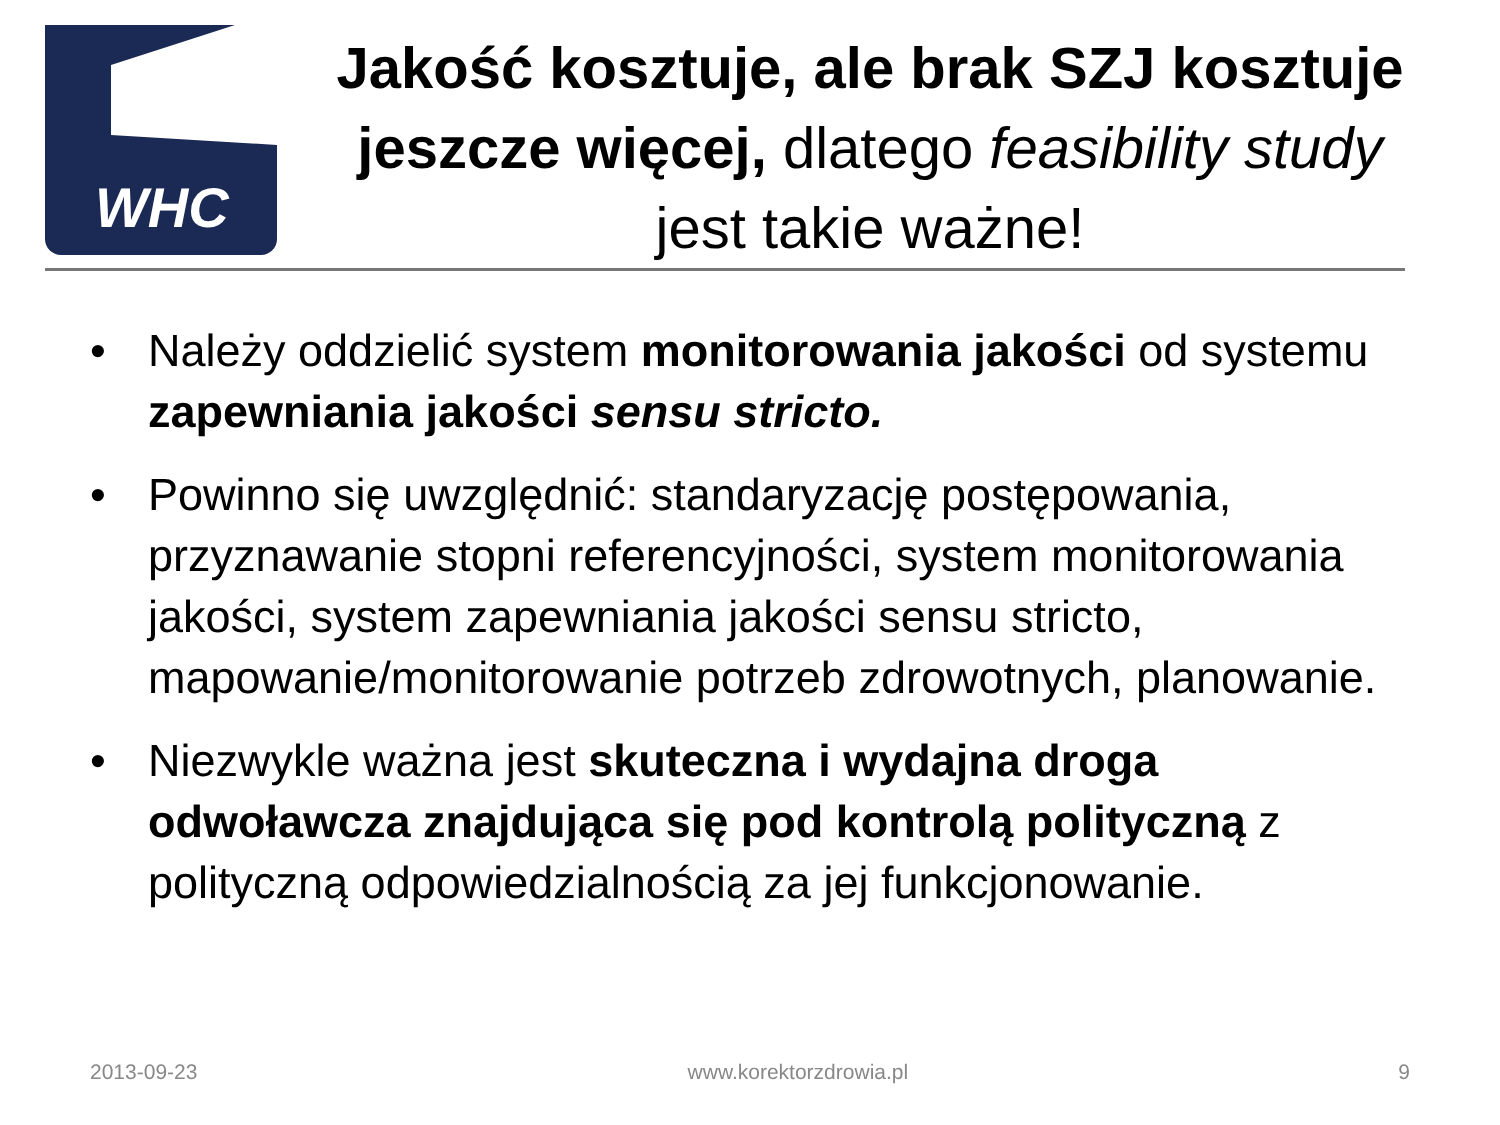WHC
Jakość kosztuje, ale brak SZJ kosztuje jeszcze więcej, dlatego feasibility study jest takie ważne!
• Należy oddzielić system monitorowania jakości od systemu zapewniania jakości sensu stricto.
• Powinno się uwzględnić: standaryzację postępowania, przyznawanie stopni referencyjności, system monitorowania jakości, system zapewniania jakości sensu stricto, mapowanie/monitorowanie potrzeb zdrowotnych, planowanie.
• Niezwykle ważna jest skuteczna i wydajna droga odwoławcza znajdująca się pod kontrolą polityczną z polityczną odpowiedzialnością za jej funkcjonowanie.
2013-09-23 www.korektorzdrowia.pl 9